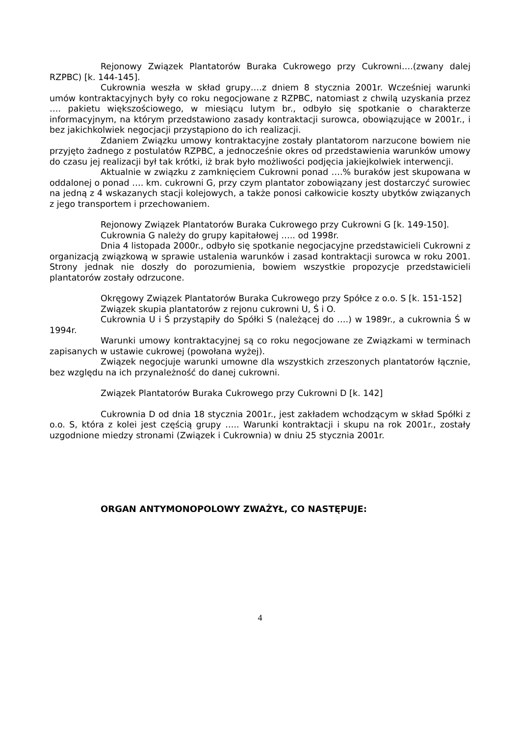Rejonowy Związek Plantatorów Buraka Cukrowego przy Cukrowni….(zwany dalej RZPBC) [k. 144-145].
Cukrownia weszła w skład grupy….z dniem 8 stycznia 2001r. Wcześniej warunki umów kontraktacyjnych były co roku negocjowane z RZPBC, natomiast z chwilą uzyskania przez …. pakietu większościowego, w miesiącu lutym br., odbyło się spotkanie o charakterze informacyjnym, na którym przedstawiono zasady kontraktacji surowca, obowiązujące w 2001r., i bez jakichkolwiek negocjacji przystąpiono do ich realizacji.
Zdaniem Związku umowy kontraktacyjne zostały plantatorom narzucone bowiem nie przyjęto żadnego z postulatów RZPBC, a jednocześnie okres od przedstawienia warunków umowy do czasu jej realizacji był tak krótki, iż brak było możliwości podjęcia jakiejkolwiek interwencji.
Aktualnie w związku z zamknięciem Cukrowni ponad ….% buraków jest skupowana w oddalonej o ponad …. km. cukrowni G, przy czym plantator zobowiązany jest dostarczyć surowiec na jedną z 4 wskazanych stacji kolejowych, a także ponosi całkowicie koszty ubytków związanych z jego transportem i przechowaniem.
Rejonowy Związek Plantatorów Buraka Cukrowego przy Cukrowni G [k. 149-150].
Cukrownia G należy do grupy kapitałowej ….. od 1998r.
Dnia 4 listopada 2000r., odbyło się spotkanie negocjacyjne przedstawicieli Cukrowni z organizacją związkową w sprawie ustalenia warunków i zasad kontraktacji surowca w roku 2001. Strony jednak nie doszły do porozumienia, bowiem wszystkie propozycje przedstawicieli plantatorów zostały odrzucone.
Okręgowy Związek Plantatorów Buraka Cukrowego przy Spółce z o.o. S [k. 151-152]
Związek skupia plantatorów z rejonu cukrowni U, Ś i O.
Cukrownia U i Ś przystąpiły do Spółki S (należącej do ….) w 1989r., a cukrownia Ś w 1994r.
Warunki umowy kontraktacyjnej są co roku negocjowane ze Związkami w terminach zapisanych w ustawie cukrowej (powołana wyżej).
Związek negocjuje warunki umowne dla wszystkich zrzeszonych plantatorów łącznie, bez względu na ich przynależność do danej cukrowni.
Związek Plantatorów Buraka Cukrowego przy Cukrowni D [k. 142]
Cukrownia D od dnia 18 stycznia 2001r., jest zakładem wchodzącym w skład Spółki z o.o. S, która z kolei jest częścią grupy ….. Warunki kontraktacji i skupu na rok 2001r., zostały uzgodnione miedzy stronami (Związek i Cukrownia) w dniu 25 stycznia 2001r.
ORGAN ANTYMONOPOLOWY ZWAŻYŁ, CO NASTĘPUJE:
4